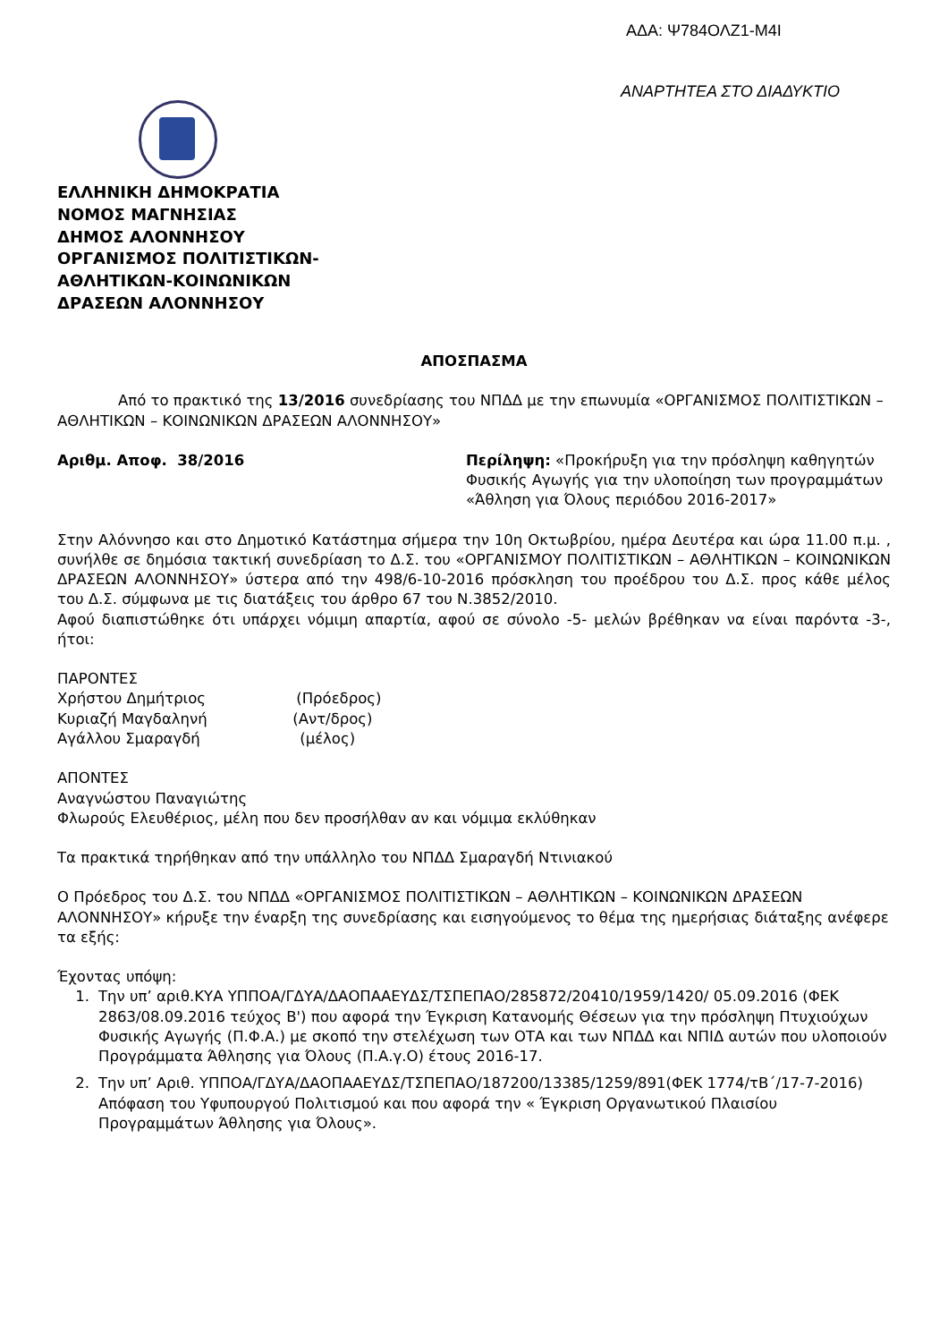ΑΔΑ: Ψ784ΟΛΖ1-Μ4Ι
ΑΝΑΡΤΗΤΕΑ ΣΤΟ ΔΙΑΔΥΚΤΙΟ
ΕΛΛΗΝΙΚΗ ΔΗΜΟΚΡΑΤΙΑ
ΝΟΜΟΣ ΜΑΓΝΗΣΙΑΣ
ΔΗΜΟΣ ΑΛΟΝΝΗΣΟΥ
ΟΡΓΑΝΙΣΜΟΣ ΠΟΛΙΤΙΣΤΙΚΩΝ-
ΑΘΛΗΤΙΚΩΝ-ΚΟΙΝΩΝΙΚΩΝ
ΔΡΑΣΕΩΝ ΑΛΟΝΝΗΣΟΥ
ΑΠΟΣΠΑΣΜΑ
Από το πρακτικό της 13/2016 συνεδρίασης του ΝΠΔΔ με την επωνυμία «ΟΡΓΑΝΙΣΜΟΣ ΠΟΛΙΤΙΣΤΙΚΩΝ – ΑΘΛΗΤΙΚΩΝ – ΚΟΙΝΩΝΙΚΩΝ ΔΡΑΣΕΩΝ ΑΛΟΝΝΗΣΟΥ»
Αριθμ. Αποφ. 38/2016 Περίληψη: «Προκήρυξη για την πρόσληψη καθηγητών Φυσικής Αγωγής για την υλοποίηση των προγραμμάτων «Άθληση για Όλους περιόδου 2016-2017»
Στην Αλόννησο και στο Δημοτικό Κατάστημα σήμερα την 10η Οκτωβρίου, ημέρα Δευτέρα και ώρα 11.00 π.μ. , συνήλθε σε δημόσια τακτική συνεδρίαση το Δ.Σ. του «ΟΡΓΑΝΙΣΜΟΥ ΠΟΛΙΤΙΣΤΙΚΩΝ – ΑΘΛΗΤΙΚΩΝ – ΚΟΙΝΩΝΙΚΩΝ ΔΡΑΣΕΩΝ ΑΛΟΝΝΗΣΟΥ» ύστερα από την 498/6-10-2016 πρόσκληση του προέδρου του Δ.Σ. προς κάθε μέλος του Δ.Σ. σύμφωνα με τις διατάξεις του άρθρο 67 του Ν.3852/2010.
Αφού διαπιστώθηκε ότι υπάρχει νόμιμη απαρτία, αφού σε σύνολο -5- μελών βρέθηκαν να είναι παρόντα -3-, ήτοι:
ΠΑΡΟΝΤΕΣ
Χρήστου Δημήτριος (Πρόεδρος)
Κυριαζή Μαγδαληνή (Αντ/δρος)
Αγάλλου Σμαραγδή (μέλος)
ΑΠΟΝΤΕΣ
Αναγνώστου Παναγιώτης
Φλωρούς Ελευθέριος, μέλη που δεν προσήλθαν αν και νόμιμα εκλύθηκαν
Τα πρακτικά τηρήθηκαν από την υπάλληλο του ΝΠΔΔ Σμαραγδή Ντινιακού
Ο Πρόεδρος του Δ.Σ. του ΝΠΔΔ «ΟΡΓΑΝΙΣΜΟΣ ΠΟΛΙΤΙΣΤΙΚΩΝ – ΑΘΛΗΤΙΚΩΝ – ΚΟΙΝΩΝΙΚΩΝ ΔΡΑΣΕΩΝ ΑΛΟΝΝΗΣΟΥ» κήρυξε την έναρξη της συνεδρίασης και εισηγούμενος το θέμα της ημερήσιας διάταξης ανέφερε τα εξής:
Έχοντας υπόψη:
1. Την υπ’ αριθ.ΚΥΑ ΥΠΠΟΑ/ΓΔΥΑ/ΔΑΟΠΑΑΕΥΔΣ/ΤΣΠΕΠΑΟ/285872/20410/1959/1420/ 05.09.2016 (ΦΕΚ 2863/08.09.2016 τεύχος Β') που αφορά την Έγκριση Κατανομής Θέσεων για την πρόσληψη Πτυχιούχων Φυσικής Αγωγής (Π.Φ.Α.) με σκοπό την στελέχωση των ΟΤΑ και των ΝΠΔΔ και ΝΠΙΔ αυτών που υλοποιούν Προγράμματα Άθλησης για Όλους (Π.Α.γ.Ο) έτους 2016-17.
2. Την υπ’ Αριθ. ΥΠΠΟΑ/ΓΔΥΑ/ΔΑΟΠΑΑΕΥΔΣ/ΤΣΠΕΠΑΟ/187200/13385/1259/891(ΦΕΚ 1774/τΒ΄/17-7-2016) Απόφαση του Υφυπουργού Πολιτισμού και που αφορά την « Έγκριση Οργανωτικού Πλαισίου Προγραμμάτων Άθλησης για Όλους».